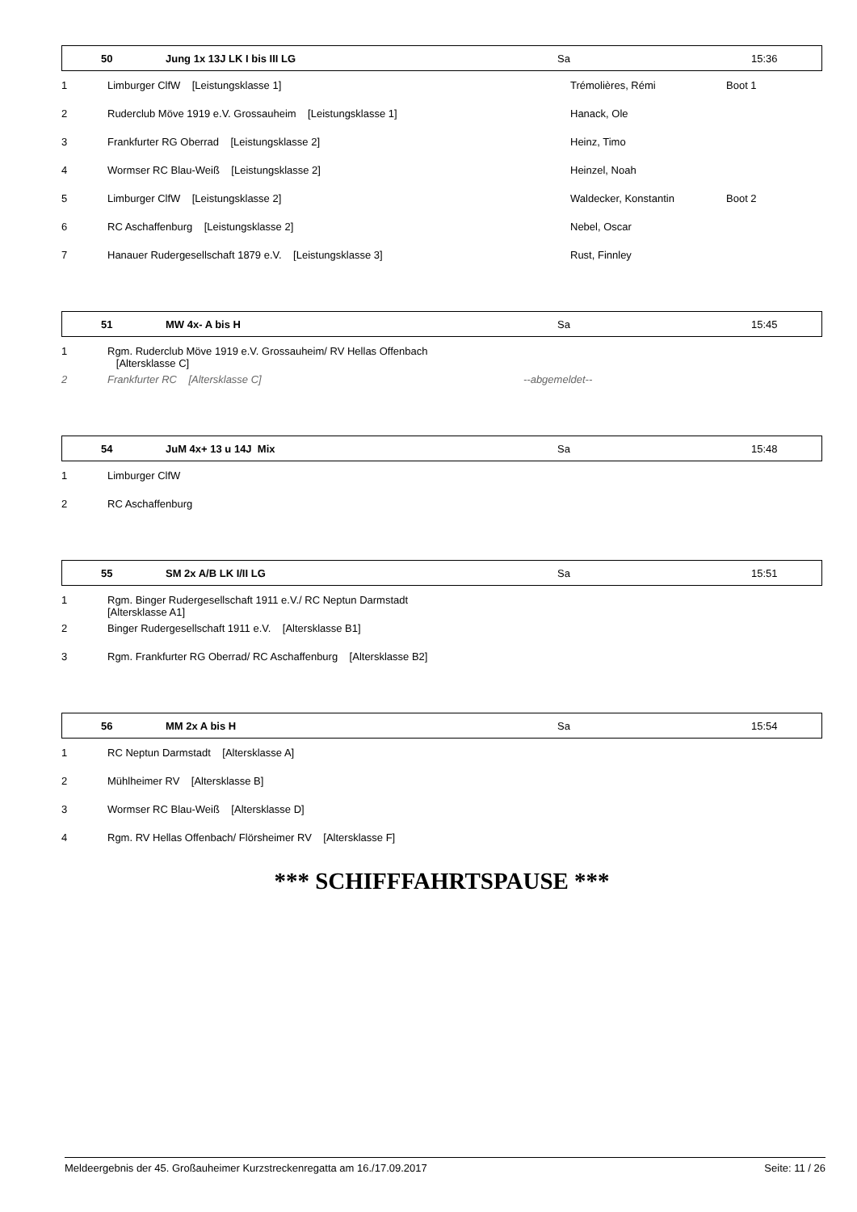| | 50 | Jung 1x 13J LK I bis III LG | Sa | 15:36 |
| 1 | Limburger ClfW [Leistungsklasse 1] | Trémolières, Rémi | Boot 1 |
| 2 | Ruderclub Möve 1919 e.V. Grossauheim [Leistungsklasse 1] | Hanack, Ole | |
| 3 | Frankfurter RG Oberrad [Leistungsklasse 2] | Heinz, Timo | |
| 4 | Wormser RC Blau-Weiß [Leistungsklasse 2] | Heinzel, Noah | |
| 5 | Limburger ClfW [Leistungsklasse 2] | Waldecker, Konstantin | Boot 2 |
| 6 | RC Aschaffenburg [Leistungsklasse 2] | Nebel, Oscar | |
| 7 | Hanauer Rudergesellschaft 1879 e.V. [Leistungsklasse 3] | Rust, Finnley | |
| | 51 | MW 4x- A bis H | Sa | 15:45 |
| 1 | Rgm. Ruderclub Möve 1919 e.V. Grossauheim/ RV Hellas Offenbach [Altersklasse C] | |
| 2 | Frankfurter RC [Altersklasse C] | --abgemeldet-- |
| | 54 | JuM 4x+ 13 u 14J Mix | Sa | 15:48 |
| 1 | Limburger ClfW |
| 2 | RC Aschaffenburg |
| | 55 | SM 2x A/B LK I/II LG | Sa | 15:51 |
| 1 | Rgm. Binger Rudergesellschaft 1911 e.V./ RC Neptun Darmstadt [Altersklasse A1] |
| 2 | Binger Rudergesellschaft 1911 e.V. [Altersklasse B1] |
| 3 | Rgm. Frankfurter RG Oberrad/ RC Aschaffenburg [Altersklasse B2] |
| | 56 | MM 2x A bis H | Sa | 15:54 |
| 1 | RC Neptun Darmstadt [Altersklasse A] |
| 2 | Mühlheimer RV [Altersklasse B] |
| 3 | Wormser RC Blau-Weiß [Altersklasse D] |
| 4 | Rgm. RV Hellas Offenbach/ Flörsheimer RV [Altersklasse F] |
*** SCHIFFFAHRTSPAUSE ***
Meldeergebnis der 45. Großauheimer Kurzstreckenregatta am 16./17.09.2017 Seite: 11 / 26